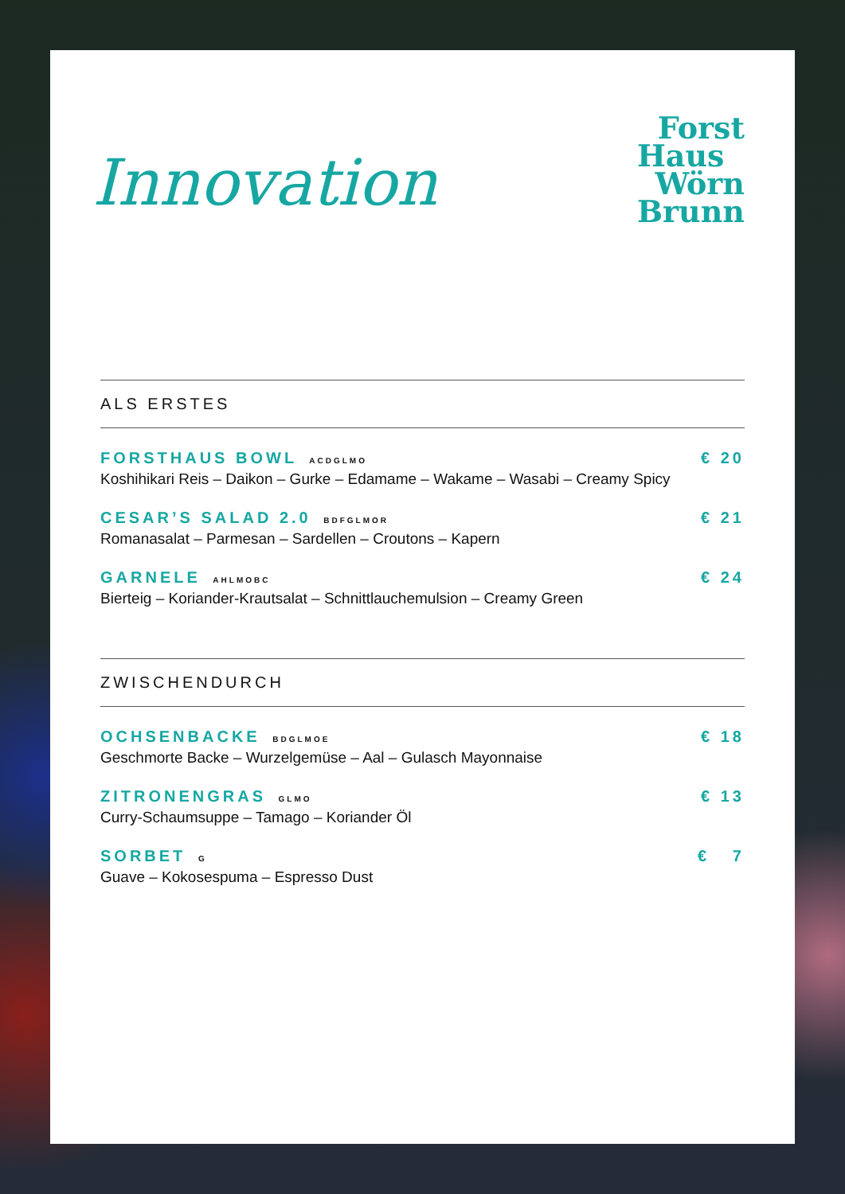Innovation
Forst
Haus
Wörn
Brunn
ALS ERSTES
FORSTHAUS BOWL ACDGLMO
Koshihikari Reis – Daikon – Gurke – Edamame – Wakame – Wasabi – Creamy Spicy
€ 20
CESAR’S SALAD 2.0 BDFGLMOR
Romanasalat – Parmesan – Sardellen – Croutons – Kapern
€ 21
GARNELE AHLMOBC
Bierteig – Koriander-Krautsalat – Schnittlauchemulsion – Creamy Green
€ 24
ZWISCHENDURCH
OCHSENBACKE BDGLMOE
Geschmorte Backe – Wurzelgemüse – Aal – Gulasch Mayonnaise
€ 18
ZITRONENGRAS GLMO
Curry-Schaumsuppe – Tamago – Koriander Öl
€ 13
SORBET G
Guave – Kokosespuma – Espresso Dust
€ 7